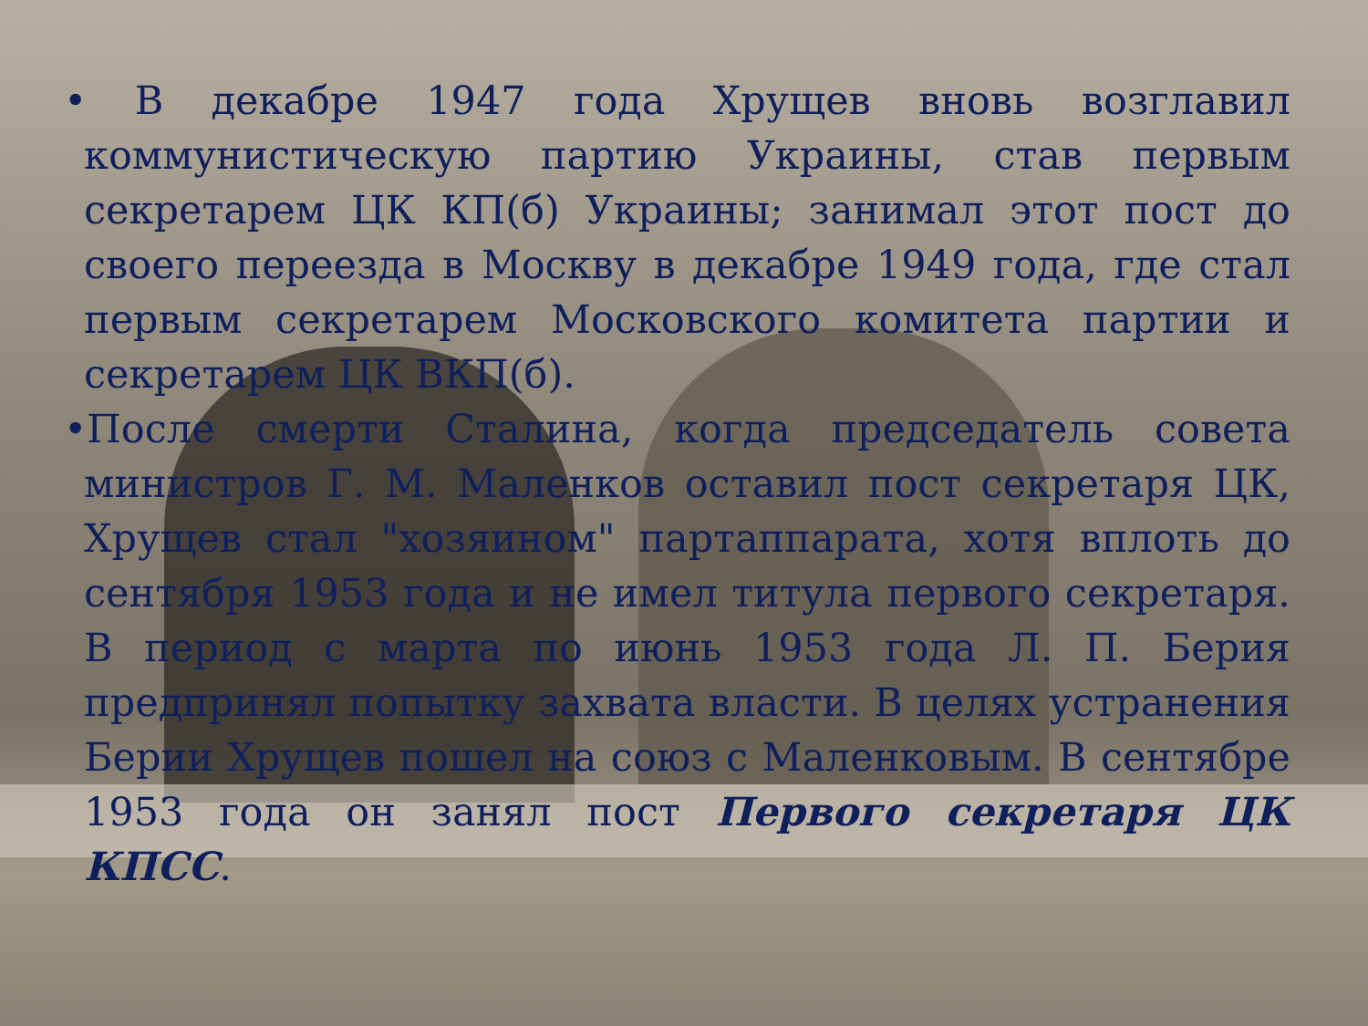• В декабре 1947 года Хрущев вновь возглавил коммунистическую партию Украины, став первым секретарем ЦК КП(б) Украины; занимал этот пост до своего переезда в Москву в декабре 1949 года, где стал первым секретарем Московского комитета партии и секретарем ЦК ВКП(б).
•После смерти Сталина, когда председатель совета министров Г. М. Маленков оставил пост секретаря ЦК, Хрущев стал "хозяином" партаппарата, хотя вплоть до сентября 1953 года и не имел титула первого секретаря. В период с марта по июнь 1953 года Л. П. Берия предпринял попытку захвата власти. В целях устранения Берии Хрущев пошел на союз с Маленковым. В сентябре 1953 года он занял пост Первого секретаря ЦК КПСС.